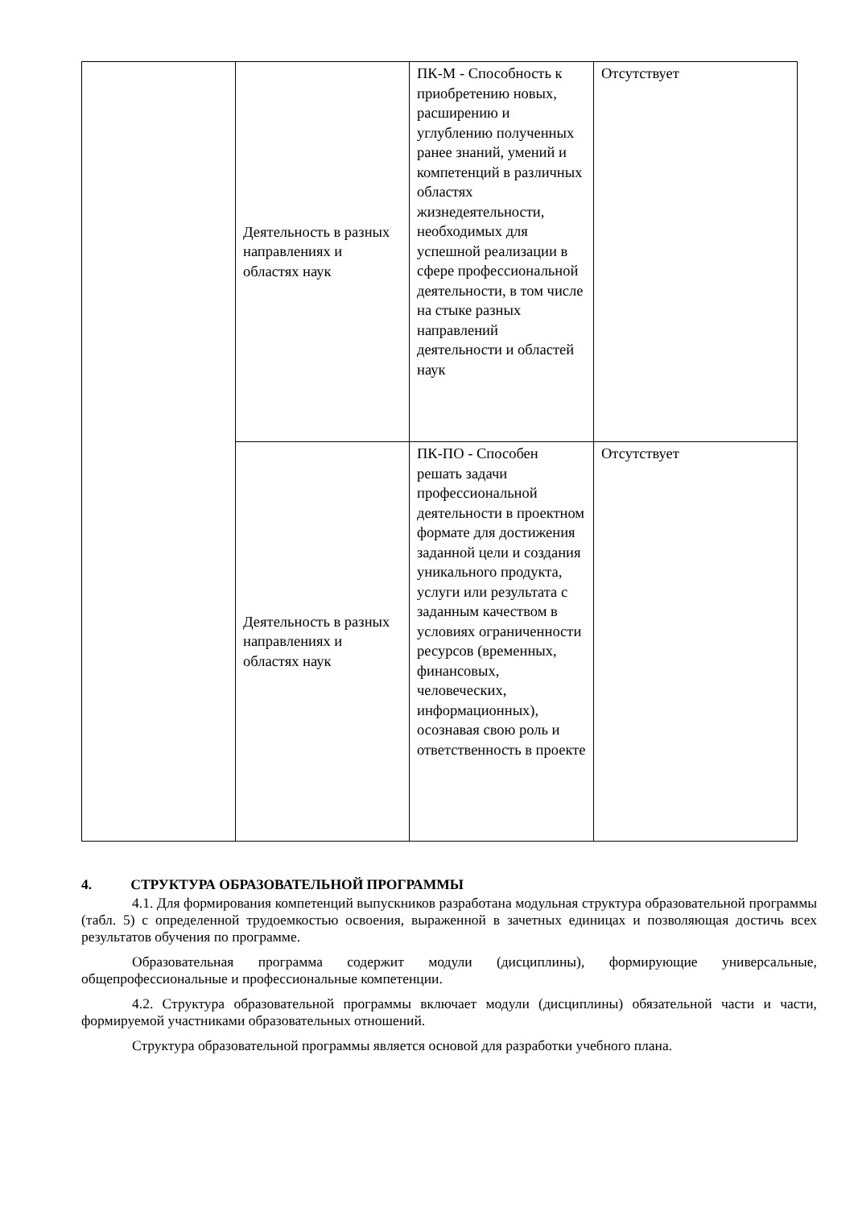| | Деятельность в разных направлениях и областях наук | ПК-М - Способность к приобретению новых, расширению и углублению полученных ранее знаний, умений и компетенций в различных областях жизнедеятельности, необходимых для успешной реализации в сфере профессиональной деятельности, в том числе на стыке разных направлений деятельности и областей наук | Отсутствует |
| | Деятельность в разных направлениях и областях наук | ПК-ПО - Способен решать задачи профессиональной деятельности в проектном формате для достижения заданной цели и создания уникального продукта, услуги или результата с заданным качеством в условиях ограниченности ресурсов (временных, финансовых, человеческих, информационных), осознавая свою роль и ответственность в проекте | Отсутствует |
4. СТРУКТУРА ОБРАЗОВАТЕЛЬНОЙ ПРОГРАММЫ
4.1. Для формирования компетенций выпускников разработана модульная структура образовательной программы (табл. 5) с определенной трудоемкостью освоения, выраженной в зачетных единицах и позволяющая достичь всех результатов обучения по программе.
Образовательная программа содержит модули (дисциплины), формирующие универсальные, общепрофессиональные и профессиональные компетенции.
4.2. Структура образовательной программы включает модули (дисциплины) обязательной части и части, формируемой участниками образовательных отношений.
Структура образовательной программы является основой для разработки учебного плана.